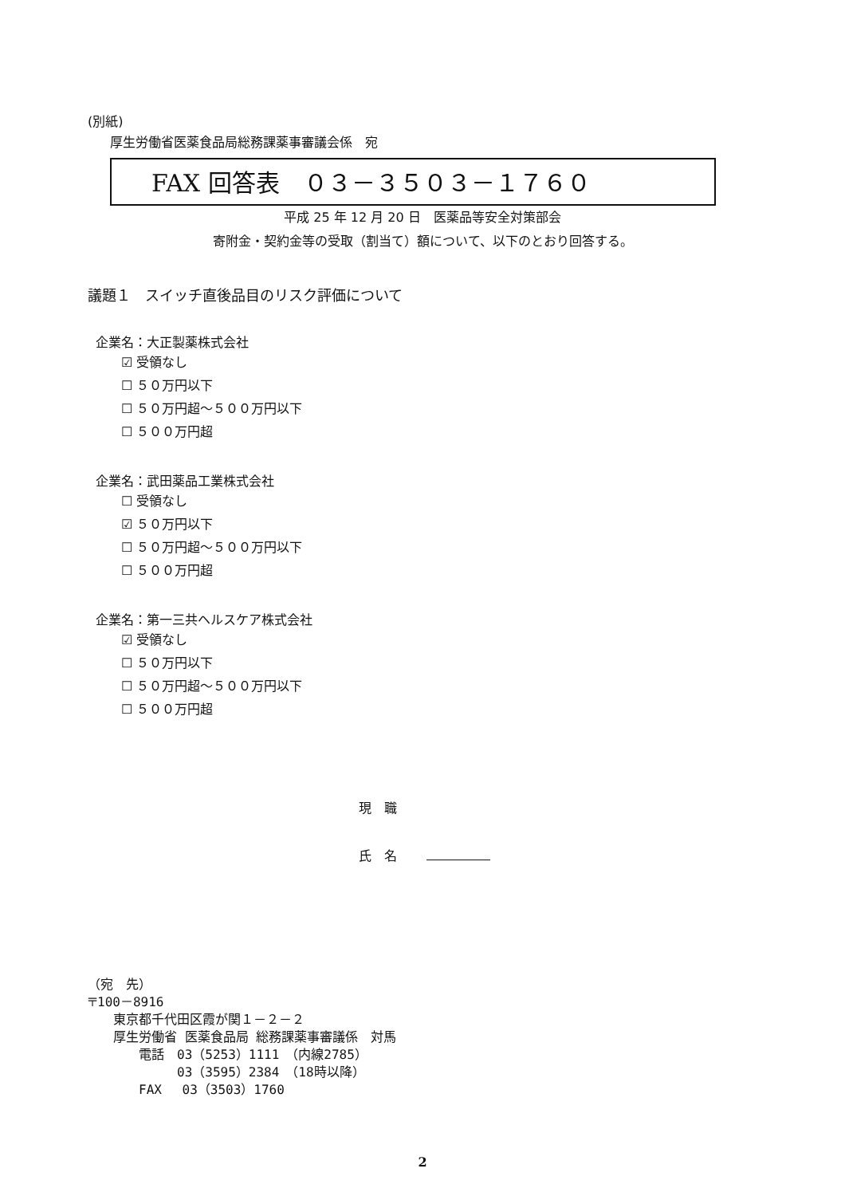(別紙)
厚生労働省医薬食品局総務課薬事審議会係　宛
FAX 回答表　０３－３５０３－１７６０
平成 25 年 12 月 20 日　医薬品等安全対策部会
寄附金・契約金等の受取（割当て）額について、以下のとおり回答する。
議題１　スイッチ直後品目のリスク評価について
企業名：大正製薬株式会社
☑ 受領なし
☐ ５０万円以下
☐ ５０万円超～５００万円以下
☐ ５００万円超
企業名：武田薬品工業株式会社
☐ 受領なし
☑ ５０万円以下
☐ ５０万円超～５００万円以下
☐ ５００万円超
企業名：第一三共ヘルスケア株式会社
☑ 受領なし
☐ ５０万円以下
☐ ５０万円超～５００万円以下
☐ ５００万円超
現　職
氏　名
（宛　先）
〒100－8916
　　東京都千代田区霞が関１－２－２
　　厚生労働省 医薬食品局 総務課薬事審議係　対馬
　　　　電話　03（5253）1111　（内線2785）
　　　　　　　03（3595）2384　（18時以降）
　　　　FAX　 03（3503）1760
2